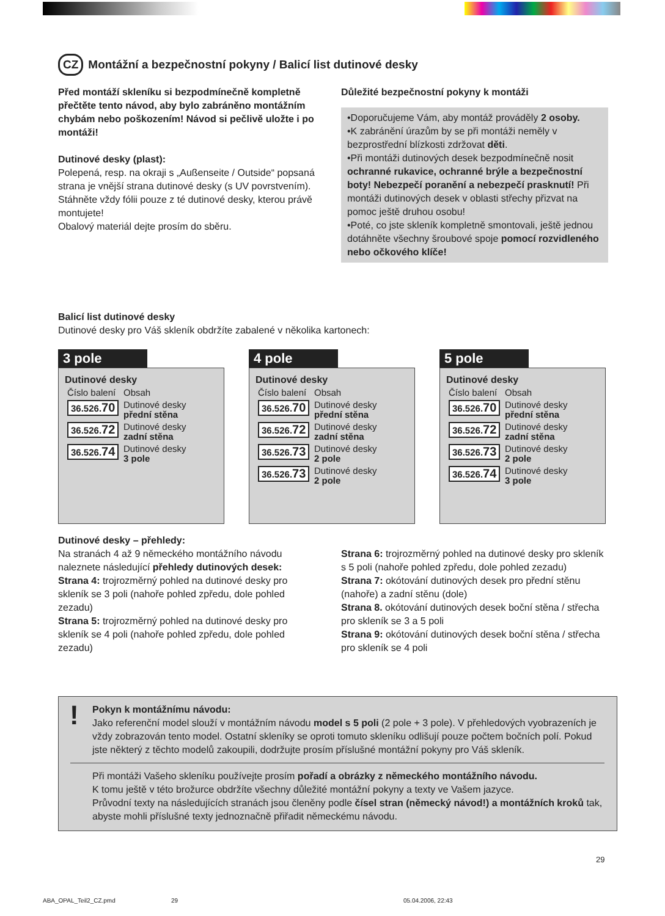CZ Montážní a bezpečnostní pokyny / Balicí list dutinové desky
Před montáží skleníku si bezpodmínečně kompletně přečtěte tento návod, aby bylo zabráněno montážním chybám nebo poškozením! Návod si pečlivě uložte i po montáži!
Dutinové desky (plast):
Polepená, resp. na okraji s „Außenseite / Outside“ popsaná strana je vnější strana dutinové desky (s UV povrstvením). Stáhněte vždy fólii pouze z té dutinové desky, kterou právě montujete!
Obalový materiál dejte prosím do sběru.
Důležité bezpečnostní pokyny k montáži
•Doporučujeme Vám, aby montáž prováděly 2 osoby.
•K zabránění úrazům by se při montáži neměly v bezprostřední blízkosti zdržovat děti.
•Při montáži dutinových desek bezpodmínečně nosit ochranné rukavice, ochranné brýle a bezpečnostní boty! Nebezpečí poranění a nebezpečí prasknutí! Při montáži dutinových desek v oblasti střechy přizvat na pomoc ještě druhou osobu!
•Poté, co jste skleník kompletně smontovali, ještě jednou dotáhněte všechny šroubové spoje pomocí rozvidleného nebo očkového klíče!
Balicí list dutinové desky
Dutinové desky pro Váš skleník obdržíte zabalené v několika kartonech:
3 pole
Dutinové desky
| Číslo balení | Obsah |
| 36.526. 70 | Dutinové desky přední stěna |
| 36.526. 72 | Dutinové desky zadní stěna |
| 36.526. 74 | Dutinové desky 3 pole |
4 pole
Dutinové desky
| Číslo balení | Obsah |
| 36.526. 70 | Dutinové desky přední stěna |
| 36.526. 72 | Dutinové desky zadní stěna |
| 36.526. 73 | Dutinové desky 2 pole |
| 36.526. 73 | Dutinové desky 2 pole |
5 pole
Dutinové desky
| Číslo balení | Obsah |
| 36.526. 70 | Dutinové desky přední stěna |
| 36.526. 72 | Dutinové desky zadní stěna |
| 36.526. 73 | Dutinové desky 2 pole |
| 36.526. 74 | Dutinové desky 3 pole |
Dutinové desky – přehledy:
Na stranách 4 až 9 německého montážního návodu naleznete následující přehledy dutinových desek:
Strana 4: trojrozměrný pohled na dutinové desky pro skleník se 3 poli (nahoře pohled zpředu, dole pohled zezadu)
Strana 5: trojrozměrný pohled na dutinové desky pro skleník se 4 poli (nahoře pohled zpředu, dole pohled zezadu)
Strana 6: trojrozměrný pohled na dutinové desky pro skleník s 5 poli (nahoře pohled zpředu, dole pohled zezadu)
Strana 7: okótování dutinových desek pro přední stěnu (nahoře) a zadní stěnu (dole)
Strana 8. okótování dutinových desek boční stěna / střecha pro skleník se 3 a 5 poli
Strana 9: okótování dutinových desek boční stěna / střecha pro skleník se 4 poli
!
Pokyn k montážnímu návodu:
Jako referenční model slouží v montážním návodu model s 5 poli (2 pole + 3 pole). V přehledových vyobrazeních je vždy zobrazován tento model. Ostatní skleníky se oproti tomuto skleníku odlišují pouze počtem bočních polí. Pokud jste některý z těchto modelů zakoupili, dodržujte prosím příslušné montážní pokyny pro Váš skleník.
Při montáži Vašeho skleníku používejte prosím pořadí a obrázky z německého montážního návodu.
K tomu ještě v této brožurce obdržíte všechny důležité montážní pokyny a texty ve Vašem jazyce.
Průvodní texty na následujících stranách jsou členěny podle čísel stran (německý návod!) a montážních kroků tak, abyste mohli příslušné texty jednoznačně přiřadit německému návodu.
29
ABA_OPAL_Teil2_CZ.pmd 29 05.04.2006, 22:43